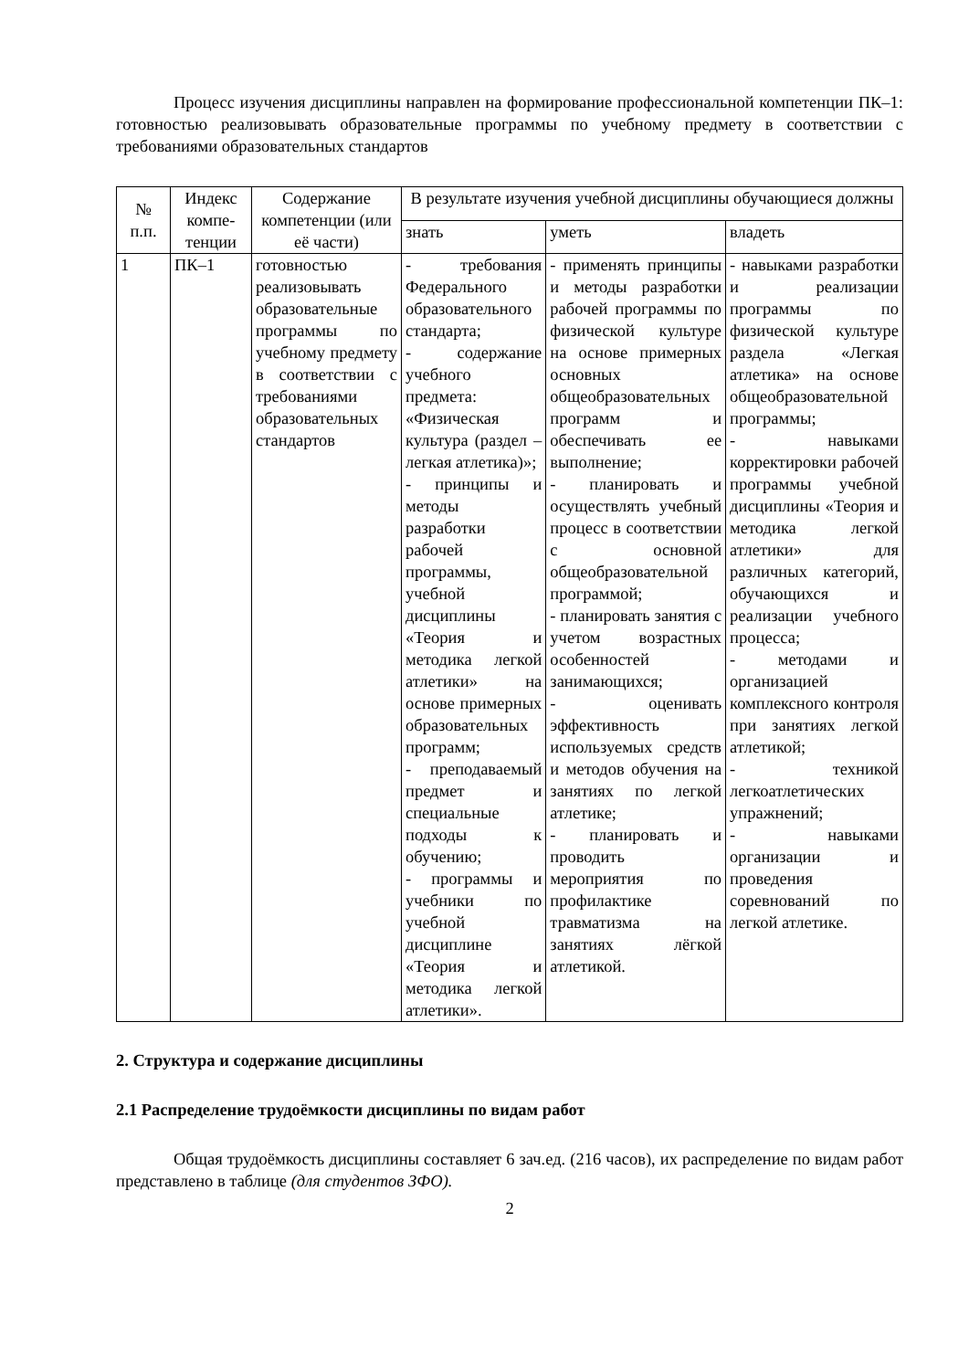Процесс изучения дисциплины направлен на формирование профессиональной компетенции ПК–1: готовностью реализовывать образовательные программы по учебному предмету в соответствии с требованиями образовательных стандартов
| № п.п. | Индекс компе-тенции | Содержание компетенции (или её части) | В результате изучения учебной дисциплины обучающиеся должны | | |
| --- | --- | --- | --- | --- | --- |
| | | | знать | уметь | владеть |
| 1 | ПК–1 | готовностью реализовывать образовательные программы по учебному предмету в соответствии с требованиями образовательных стандартов | - требования Федерального образовательного стандарта; - содержание учебного предмета: «Физическая культура (раздел – легкая атлетика)»; - принципы и методы разработки рабочей программы, учебной дисциплины «Теория и методика легкой атлетики» на основе примерных образовательных программ; - преподаваемый предмет и специальные подходы к обучению; - программы и учебники по учебной дисциплине «Теория и методика легкой атлетики». | - применять принципы и методы разработки рабочей программы по физической культуре на основе примерных основных общеобразовательных программ и обеспечивать ее выполнение; - планировать и осуществлять учебный процесс в соответствии с основной общеобразовательной программой; - планировать занятия с учетом возрастных особенностей занимающихся; - оценивать эффективность используемых средств и методов обучения на занятиях по легкой атлетике; - планировать и проводить мероприятия по профилактике травматизма на занятиях лёгкой атлетикой. | - навыками разработки и реализации программы по физической культуре раздела «Легкая атлетика» на основе общеобразовательной программы; - навыками корректировки рабочей программы учебной дисциплины «Теория и методика легкой атлетики» для различных категорий, обучающихся и реализации учебного процесса; - методами и организацией комплексного контроля при занятиях легкой атлетикой; - техникой легкоатлетических упражнений; - навыками организации и проведения соревнований по легкой атлетике. |
2. Структура и содержание дисциплины
2.1 Распределение трудоёмкости дисциплины по видам работ
Общая трудоёмкость дисциплины составляет 6 зач.ед. (216 часов), их распределение по видам работ представлено в таблице (для студентов ЗФО).
2